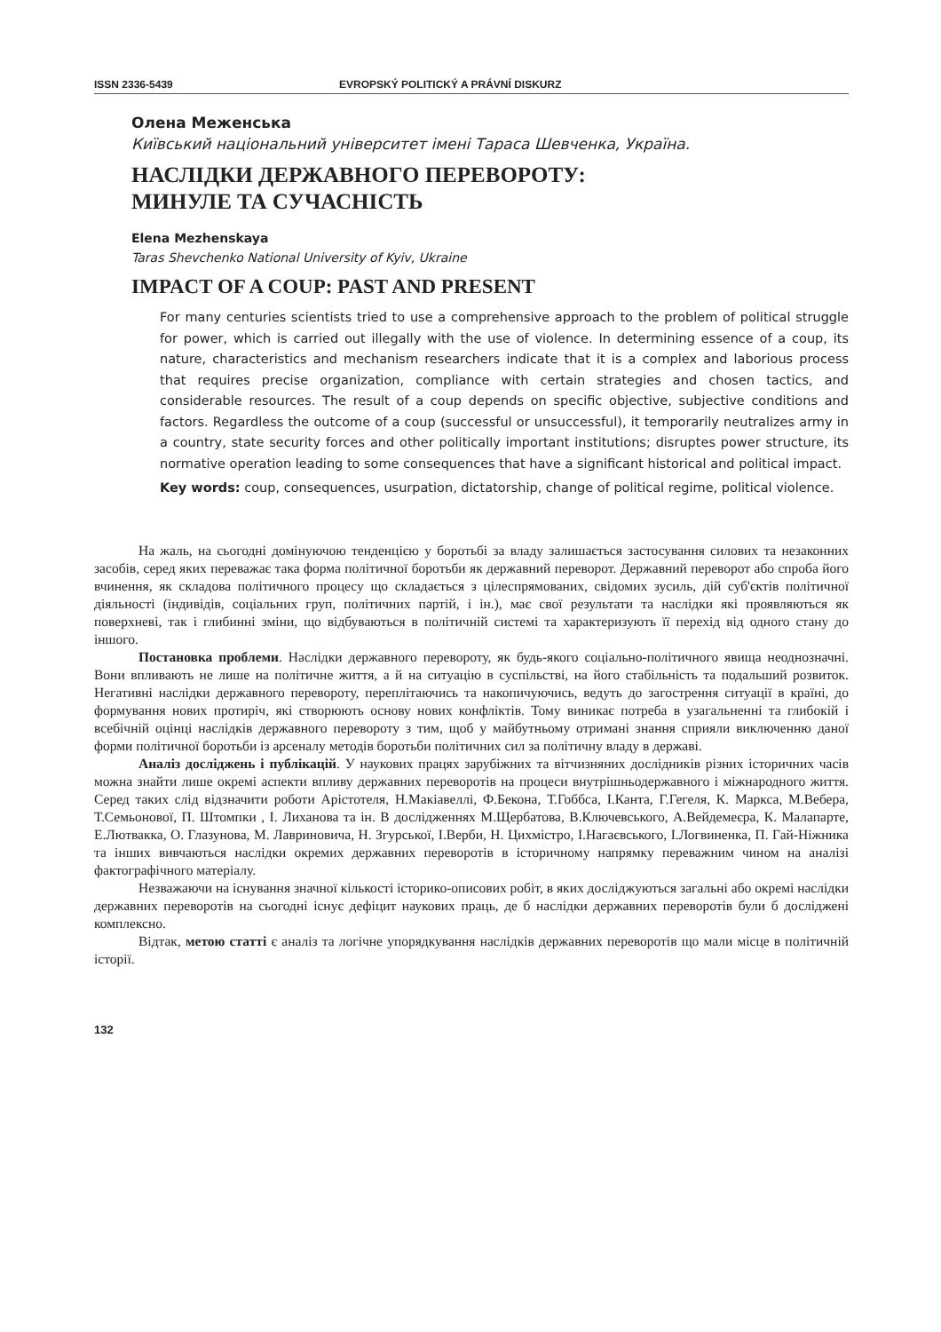ISSN 2336-5439 EVROPSKÝ POLITICKÝ A PRÁVNÍ DISKURZ
Олена Меженська
Київський національний університет імені Тараса Шевченка, Україна.
НАСЛІДКИ ДЕРЖАВНОГО ПЕРЕВОРОТУ:
МИНУЛЕ ТА СУЧАСНІСТЬ
Elena Mezhenskaya
Taras Shevchenko National University of Kyiv, Ukraine
IMPACT OF A COUP: PAST AND PRESENT
For many centuries scientists tried to use a comprehensive approach to the problem of political struggle for power, which is carried out illegally with the use of violence. In determining essence of a coup, its nature, characteristics and mechanism researchers indicate that it is a complex and laborious process that requires precise organization, compliance with certain strategies and chosen tactics, and considerable resources. The result of a coup depends on specific objective, subjective conditions and factors. Regardless the outcome of a coup (successful or unsuccessful), it temporarily neutralizes army in a country, state security forces and other politically important institutions; disruptes power structure, its normative operation leading to some consequences that have a significant historical and political impact.
Key words: coup, consequences, usurpation, dictatorship, change of political regime, political violence.
На жаль, на сьогодні домінуючою тенденцією у боротьбі за владу залишається застосування силових та незаконних засобів, серед яких переважає така форма політичної боротьби як державний переворот. Державний переворот або спроба його вчинення, як складова політичного процесу що складається з цілеспрямованих, свідомих зусиль, дій суб'єктів політичної діяльності (індивідів, соціальних груп, політичних партій, і ін.), має свої результати та наслідки які проявляються як поверхневі, так і глибинні зміни, що відбуваються в політичній системі та характеризують її перехід від одного стану до іншого.
Постановка проблеми. Наслідки державного перевороту, як будь-якого соціально-політичного явища неоднозначні. Вони впливають не лише на політичне життя, а й на ситуацію в суспільстві, на його стабільність та подальший розвиток. Негативні наслідки державного перевороту, переплітаючись та накопичуючись, ведуть до загострення ситуації в країні, до формування нових протиріч, які створюють основу нових конфліктів. Тому виникає потреба в узагальненні та глибокій і всебічній оцінці наслідків державного перевороту з тим, щоб у майбутньому отримані знання сприяли виключенню даної форми політичної боротьби із арсеналу методів боротьби політичних сил за політичну владу в державі.
Аналіз досліджень і публікацій. У наукових працях зарубіжних та вітчизняних дослідників різних історичних часів можна знайти лише окремі аспекти впливу державних переворотів на процеси внутрішньодержавного і міжнародного життя. Серед таких слід відзначити роботи Арістотеля, Н.Макіавеллі, Ф.Бекона, Т.Гоббса, І.Канта, Г.Гегеля, К. Маркса, М.Вебера, Т.Семьонової, П. Штомпки , І. Лиханова та ін. В дослідженнях М.Щербатова, В.Ключевського, А.Вейдемеєра, К. Малапарте, Е.Лютвакка, О. Глазунова, М. Лавриновича, Н. Згурської, І.Верби, Н. Цихмістро, І.Нагаєвського, І.Логвиненка, П. Гай-Ніжника та інших вивчаються наслідки окремих державних переворотів в історичному напрямку переважним чином на аналізі фактографічного матеріалу.
Незважаючи на існування значної кількості історико-описових робіт, в яких досліджуються загальні або окремі наслідки державних переворотів на сьогодні існує дефіцит наукових праць, де б наслідки державних переворотів були б досліджені комплексно.
Відтак, метою статті є аналіз та логічне упорядкування наслідків державних переворотів що мали місце в політичній історії.
132